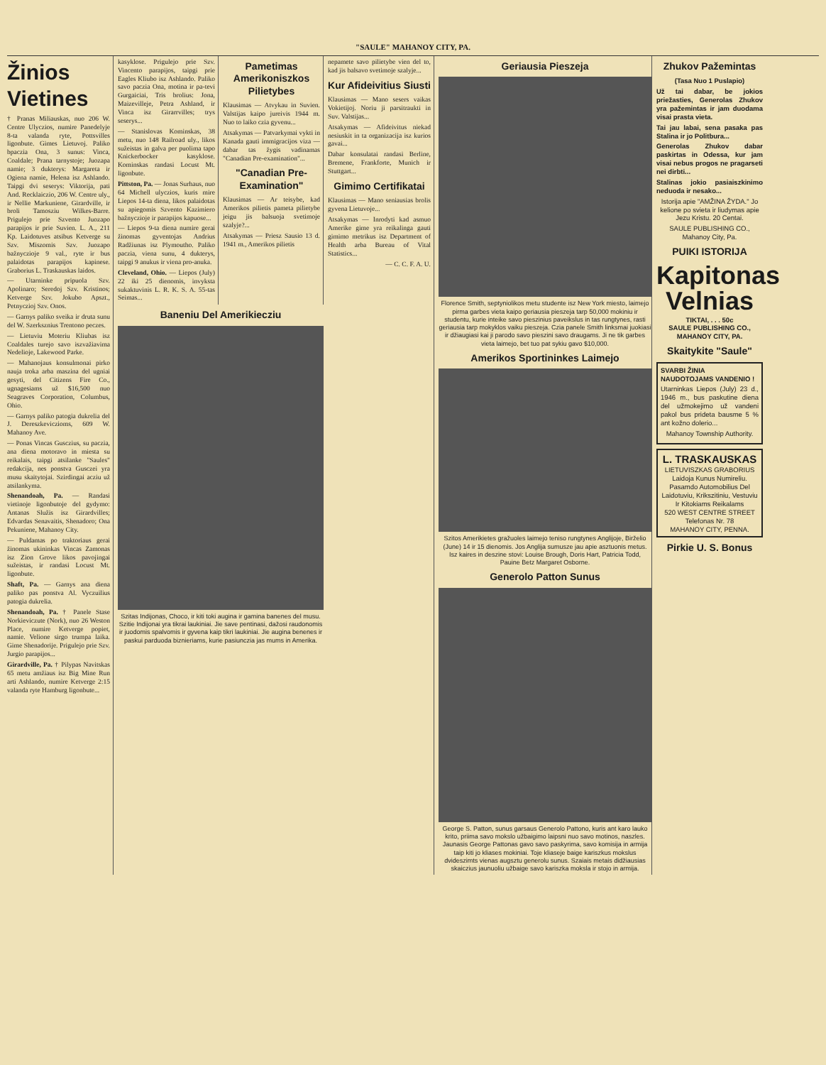"SAULE" MAHANOY CITY, PA.
Žinios Vietines
† Pranas Miliauskas, nuo 206 W. Centre Ulyczios, numire Panedelyje 8-ta valanda ryte, Pottsvilles ligonbute. Gimes Lietuvoj. Paliko bpaczia Ona, 3 sunus: Vinca, Coaldale; Prana tarnystoje; Juozapa namie; 3 dukterys: Margareta ir Ogiena namie, Helena isz Ashlando. Taipgi dvi seserys: Viktorija, pati And. Recklaiczio, 206 W. Centre uly., ir Nellie Markuniene, Girardville, ir broli Tamosziu Wilkes-Barre. Prigulejo prie Szvento Juozapo parapijos ir prie Suvien. L. A., 211 Kp. Laidotuves atsibus Ketverge su Szv. Miszomis Szv. Juozapo bažnyczioje 9 val., ryte ir bus palaidotas parapijos kapinese. Graborius L. Traskauskas laidos.
— Utarninke pripuola Szv. Apolinaro; Seredoj Szv. Kristinos; Ketverge Szv. Jokubo Apszt., Petnyczioj Szv. Onos.
— Garnys paliko sveika ir druta sunu del W. Szerksznius Trentono peczes.
— Lietuviu Moteriu Kliubas isz Coaldales turejo savo iszvažiavima Nedelioje, Lakewood Parke.
— Mahanojaus konsulmonai pirko nauja troka arba maszina del ugniai gesyti, del Citizens Fire Co., ugnagesiams už $16,500 nuo Seagraves Corporation, Columbus, Ohio.
— Garnys paliko patogia dukrelia del J. Dereszkeviczioms, 609 W. Mahanoy Ave.
— Ponas Vincas Gusczius, su paczia, ana diena motoravo in miesta su reikalais, taipgi atsilanke "Saules" redakcija, nes ponstva Gusczei yra musu skaitytojai. Szirdingai acziu už atsilankyma.
Shenandoah, Pa. — Randasi vietinoje ligonbutoje del gydymo: Antanas Služis isz Girardvilles; Edvardas Senavaitis, Shenadoro; Ona Pekuniene, Mahanoy City.
— Puldamas po traktoriaus gerai žinomas ukininkas Vincas Zamonas isz Zion Grove likos pavojingai sužeistas, ir randasi Locust Mt. ligonbute.
Shaft, Pa. — Garnys ana diena paliko pas ponstva Al. Vyczuilius patogia dukrelia.
Shenandoah, Pa. † Panele Stase Norkieviczute (Nork), nuo 26 Weston Place, numire Ketverge popiet, namie. Velione sirgo trumpa laika. Gime Shenadorije. Prigulejo prie Szv. Jurgio parapijos...
Girardville, Pa. † Pilypas Navitskas 65 metu amžiaus isz Big Mine Run arti Ashlando, numire Ketverge 2:15 valanda ryte Hamburg ligonbute...
kasyklose. Prigulejo prie Szv. Vincento parapijos, taipgi prie Eagles Kliubo isz Ashlando. Paliko savo paczia Ona, motina ir pa-tevi Gurgaiciai, Tris brolius: Jona, Maizevilleje, Petra Ashland, ir Vinca isz Girarrvilles; trys seserys...
— Stanislovas Kominskas, 38 metu, nuo 148 Railroad uly., likos sužeistas in galva per puolima tapo Knickerbocker kasyklose. Kominskas randasi Locust Mt. ligonbute.
Pittston, Pa. — Jonas Surhaus, nuo 64 Michell ulyczios, kuris mire Liepos 14-ta diena, likos palaidotas su apiegomis Szvento Kazimiero bažnyczioje ir parapijos kapuose...
— Liepos 9-ta diena numire gerai žinomas gyventojas Andrius Radžiunas isz Plymoutho. Paliko paczia, viena sunu, 4 dukterys, taipgi 9 anukus ir viena pro-anuka.
Cleveland, Ohio. — Liepos (July) 22 iki 25 dienomis, invyksta sukaktuvinis L. R. K. S. A. 55-tas Seimas...
Pametimas Amerikoniszkos Pilietybes
Klausimas — Atvykau in Suvien. Valstijas kaipo jureivis 1944 m. Nuo to laiko czia gyvenu...
Atsakymas — Patvarkymai vykti in Kanada gauti immigracijos viza — dabar tas žygis vadinamas "Canadian Pre-examination"...
"Canadian Pre-Examination"
Klausimas — Ar teisybe, kad Amerikos pilietis pameta pilietybe jeigu jis balsuoja svetimoje szalyje?...
Atsakymas — Priesz Sausio 13 d. 1941 m., Amerikos pilietis
Baneniu Del Amerikiecziu
Szitas Indijonas, Choco, ir kiti toki augina ir gamina banenes del musu. Szitie Indijonai yra tikrai laukiniai. Jie save pentinasi, dažosi raudonomis ir juodomis spalvomis ir gyvena kaip tikri laukiniai. Jie augina benenes ir paskui parduoda biznieriams, kurie pasiunczia jas mums in Amerika.
nepamete savo pilietybe vien del to, kad jis balsavo svetimoje szalyje...
Kur Afideivitius Siusti
Klausimas — Mano sesers vaikas Vokietijoj. Noriu ji parsitraukti in Suv. Valstijas...
Atsakymas — Afideivitus niekad nesiuskit in ta organizacija isz kurios gavai...
Dabar konsulatai randasi Berline, Bremene, Frankforte, Munich ir Stuttgart...
Gimimo Certifikatai
Klausimas — Mano seniausias brolis gyvena Lietuvoje...
Atsakymas — Inrodyti kad asmuo Amerike gime yra reikalinga gauti gimimo metrikus isz Department of Health arba Bureau of Vital Statistics...
— C. C. F. A. U.
Geriausia Pieszeja
Florence Smith, septyniolikos metu studente isz New York miesto, laimejo pirma garbes vieta kaipo geriausia pieszeja tarp 50,000 mokiniu ir studentu, kurie inteike savo pieszinius paveikslus in tas rungtynes, rasti geriausia tarp mokyklos vaiku pieszeja. Czia panele Smith linksmai juokiasi ir džiaugiasi kai ji parodo savo pieszini savo draugams. Ji ne tik garbes vieta laimejo, bet tuo pat sykiu gavo $10,000.
Amerikos Sportininkes Laimejo
Szitos Amerikietes gražuoles laimejo teniso rungtynes Anglijoje, Birželio (June) 14 ir 15 dienomis. Jos Anglija sumusze jau apie asztuonis metus. Isz kaires in deszine stovi: Louise Brough, Doris Hart, Patricia Todd, Pauine Betz Margaret Osborne.
Generolo Patton Sunus
George S. Patton, sunus garsaus Generolo Pattono, kuris ant karo lauko krito, priima savo mokslo užbaigimo laipsni nuo savo motinos, naszles. Jaunasis George Pattonas gavo savo paskyrima, savo komisija in armija taip kiti jo kliases mokiniai. Toje kliaseje baige kariszkus mokslus dvideszimts vienas augsztu generolu sunus. Szaiais metais didžiausias skaiczius jaunuoliu užbaige savo kariszka moksla ir stojo in armija.
Zhukov Pažemintas
(Tasa Nuo 1 Puslapio)
Už tai dabar, be jokios priežasties, Generolas Zhukov yra pažemintas ir jam duodama visai prasta vieta.
Tai jau labai, sena pasaka pas Stalina ir jo Politbura...
Generolas Zhukov dabar paskirtas in Odessa, kur jam visai nebus progos ne pragarseti nei dirbti...
Stalinas jokio pasiaiszkinimo neduoda ir nesako...
Istorija apie "AMŽINA ŽYDA." Jo kelione po svieta ir liudymas apie Jezu Kristu. 20 Centai.
SAULE PUBLISHING CO., Mahanoy City, Pa.
PUIKI ISTORIJA
Kapitonas Velnias
TIKTAI, . . . 50c
SAULE PUBLISHING CO., MAHANOY CITY, PA.
Skaitykite "Saule"
SVARBI ŽINIA NAUDOTOJAMS VANDENIO !
Utarninkas Liepos (July) 23 d., 1946 m., bus paskutine diena del užmokejimo už vandeni pakol bus prideta bausme 5 % ant kožno dolerio...
Mahanoy Township Authority.
L. TRASKAUSKAS
LIETUVISZKAS GRABORIUS
Laidoja Kunus Numireliu. Pasamdo Automobilius Del Laidotuviu, Krikszitiniu, Vestuviu Ir Kitokiams Reikalams
520 WEST CENTRE STREET
Telefonas Nr. 78
MAHANOY CITY, PENNA.
Pirkie U. S. Bonus